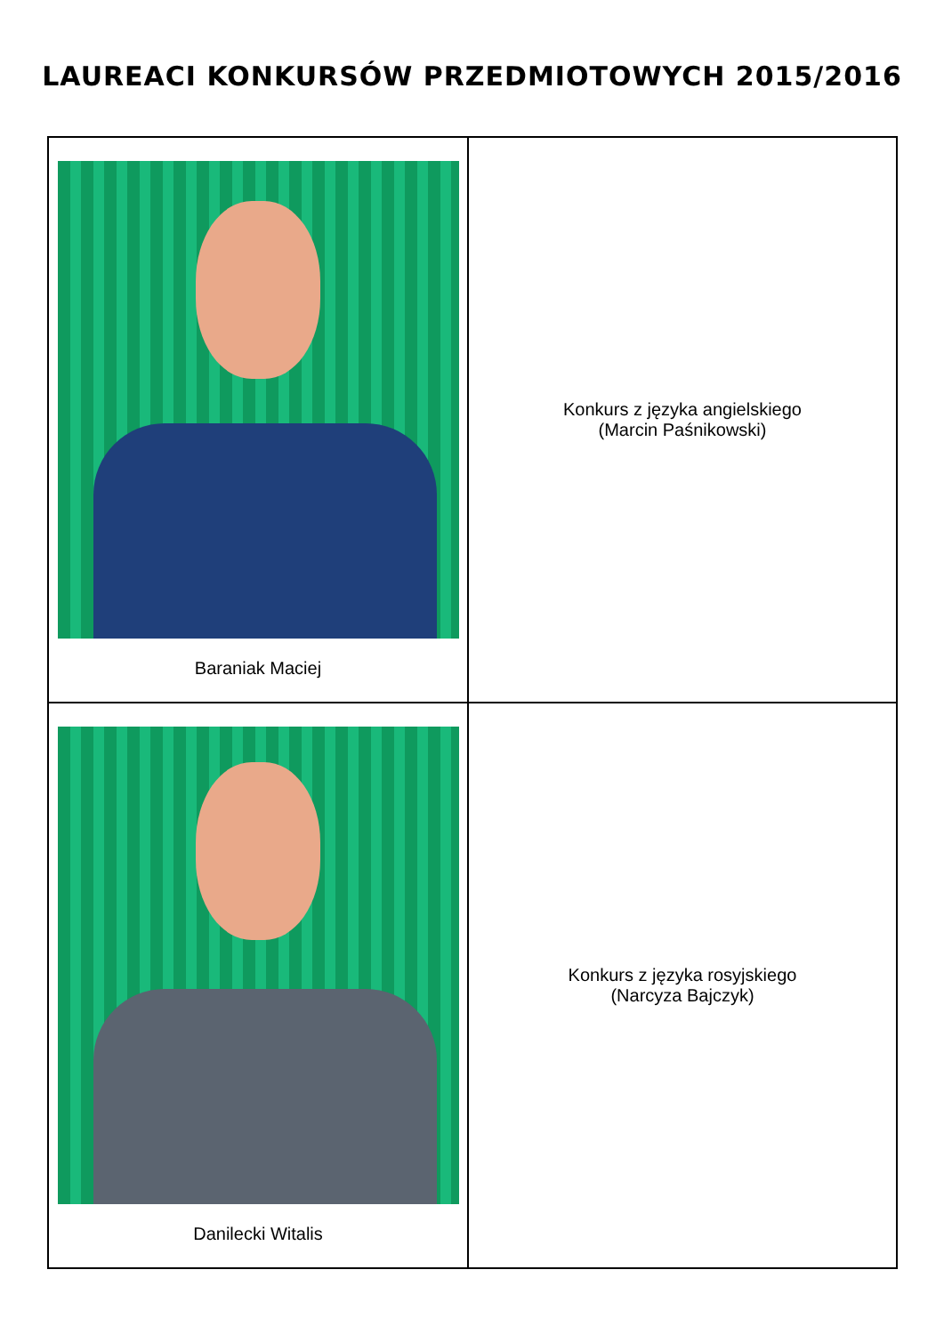LAUREACI KONKURSÓW PRZEDMIOTOWYCH 2015/2016
| Baraniak Maciej | Konkurs z języka angielskiego (Marcin Paśnikowski) |
| Danilecki Witalis | Konkurs z języka rosyjskiego (Narcyza Bajczyk) |